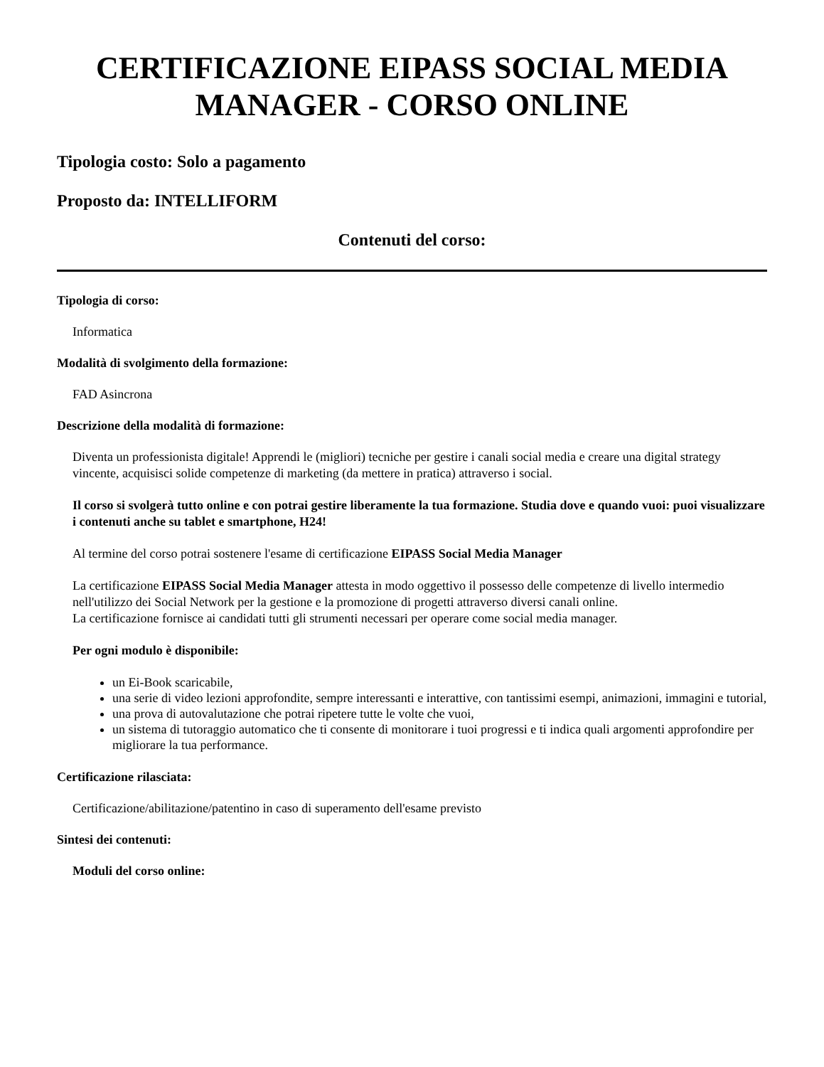CERTIFICAZIONE EIPASS SOCIAL MEDIA MANAGER - CORSO ONLINE
Tipologia costo: Solo a pagamento
Proposto da: INTELLIFORM
Contenuti del corso:
Tipologia di corso:
Informatica
Modalità di svolgimento della formazione:
FAD Asincrona
Descrizione della modalità di formazione:
Diventa un professionista digitale! Apprendi le (migliori) tecniche per gestire i canali social media e creare una digital strategy vincente, acquisisci solide competenze di marketing (da mettere in pratica) attraverso i social.
Il corso si svolgerà tutto online e con potrai gestire liberamente la tua formazione. Studia dove e quando vuoi: puoi visualizzare i contenuti anche su tablet e smartphone, H24!
Al termine del corso potrai sostenere l'esame di certificazione EIPASS Social Media Manager
La certificazione EIPASS Social Media Manager attesta in modo oggettivo il possesso delle competenze di livello intermedio nell'utilizzo dei Social Network per la gestione e la promozione di progetti attraverso diversi canali online.
La certificazione fornisce ai candidati tutti gli strumenti necessari per operare come social media manager.
Per ogni modulo è disponibile:
un Ei-Book scaricabile,
una serie di video lezioni approfondite, sempre interessanti e interattive, con tantissimi esempi, animazioni, immagini e tutorial,
una prova di autovalutazione che potrai ripetere tutte le volte che vuoi,
un sistema di tutoraggio automatico che ti consente di monitorare i tuoi progressi e ti indica quali argomenti approfondire per migliorare la tua performance.
Certificazione rilasciata:
Certificazione/abilitazione/patentino in caso di superamento dell'esame previsto
Sintesi dei contenuti:
Moduli del corso online: